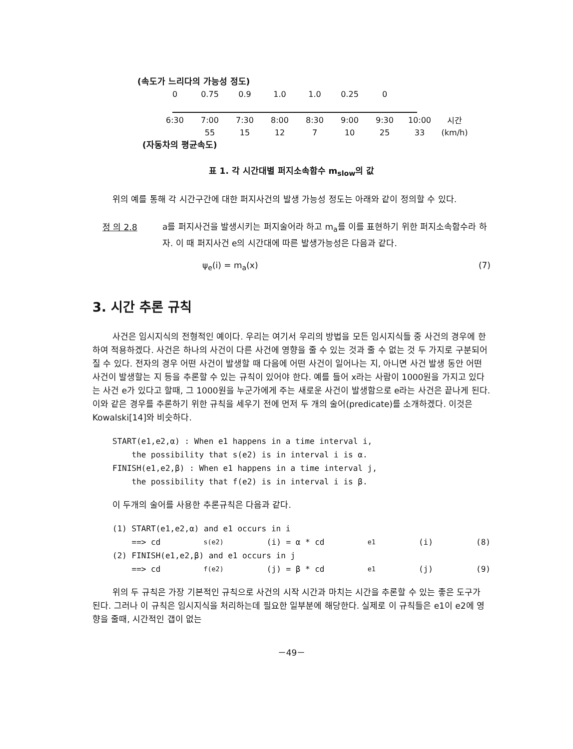(속도가 느리다의 가능성 정도)
| 0 | 0.75 | 0.9 | 1.0 | 1.0 | 0.25 | 0 |
| 6:30 | 7:00 | 7:30 | 8:00 | 8:30 | 9:00 | 9:30 | 10:00 | 시간 |
| | 55 | 15 | 12 | 7 | 10 | 25 | 33 | (km/h) |
(자동차의 평균속도)
표 1. 각 시간대별 퍼지소속함수 m<sub>slow</sub>의 값
위의 예를 통해 각 시간구간에 대한 퍼지사건의 발생 가능성 정도는 아래와 같이 정의할 수 있다.
정 의 2.8
a를 퍼지사건을 발생시키는 퍼지술어라 하고 m<sub>a</sub>를 이를 표현하기 위한 퍼지소속함수라 하자. 이 때 퍼지사건 e의 시간대에 따른 발생가능성은 다음과 같다.
ψ<sub>e</sub>(i) = m<sub>a</sub>(x) (7)
3. 시간 추론 규칙
사건은 임시지식의 전형적인 예이다. 우리는 여기서 우리의 방법을 모든 임시지식들 중 사건의 경우에 한하여 적용하겠다. 사건은 하나의 사건이 다른 사건에 영향을 줄 수 있는 것과 줄 수 없는 것 두 가지로 구분되어질 수 있다. 전자의 경우 어떤 사건이 발생할 때 다음에 어떤 사건이 일어나는 지, 아니면 사건 발생 동안 어떤 사건이 발생할는 지 등을 추론할 수 있는 규칙이 있어야 한다. 예를 들어 x라는 사람이 1000원을 가지고 있다는 사건 e가 있다고 할때, 그 1000원을 누군가에게 주는 새로운 사건이 발생함으로 e라는 사건은 끝나게 된다. 이와 같은 경우를 추론하기 위한 규칙을 세우기 전에 먼저 두 개의 술어(predicate)를 소개하겠다. 이것은 Kowalski[14]와 비슷하다.
START(e1,e2,α) : When e1 happens in a time interval i,
the possibility that s(e2) is in interval i is α.
FINISH(e1,e2,β) : When e1 happens in a time interval j,
the possibility that f(e2) is in interval i is β.
이 두개의 술어를 사용한 추론규칙은 다음과 같다.
(1) START(e1,e2,α) and e1 occurs in i
==> cd<sub>s(e2)</sub>(i) = α * cd<sub>e1</sub>(i) (8)
(2) FINISH(e1,e2,β) and e1 occurs in j
==> cd<sub>f(e2)</sub>(j) = β * cd<sub>e1</sub>(j) (9)
위의 두 규칙은 가장 기본적인 규칙으로 사건의 시작 시간과 마치는 시간을 추론할 수 있는 좋은 도구가 된다. 그러나 이 규칙은 임시지식을 처리하는데 필요한 일부분에 해당한다. 실제로 이 규칙들은 e1이 e2에 영향을 줄때, 시간적인 갭이 없는
－49－